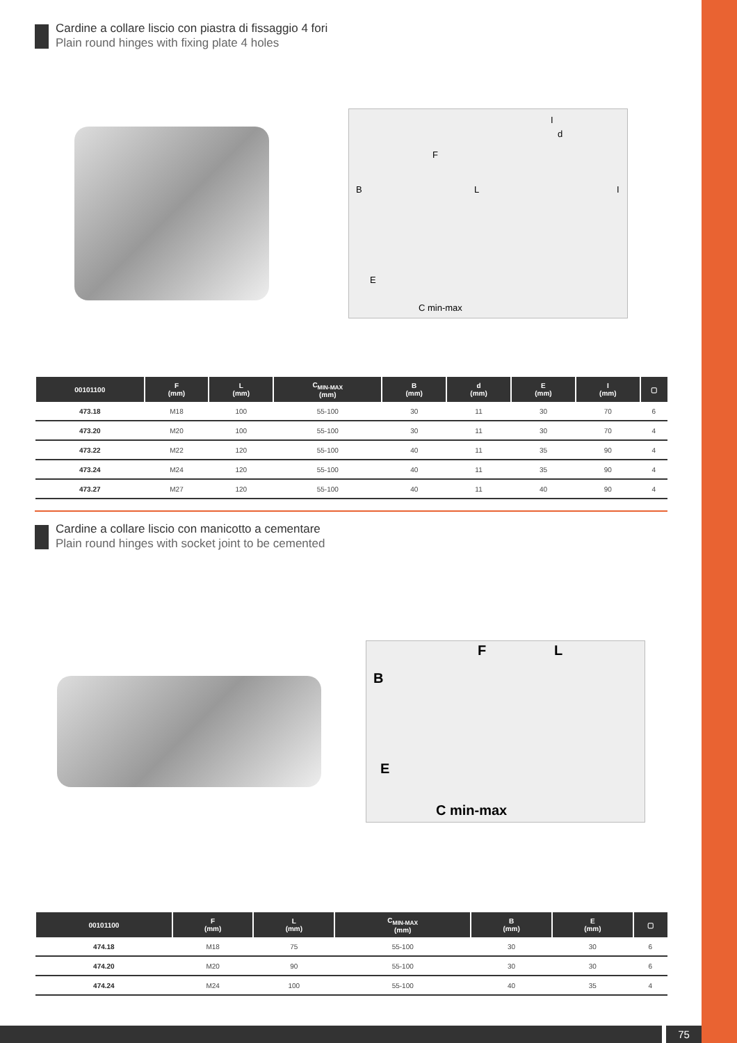Cardine a collare liscio con piastra di fissaggio 4 fori
Plain round hinges with fixing plate 4 holes
B
L
F
d
I
I
E
C min-max
| 00101100 | F (mm) | L (mm) | C<sub>MIN-MAX</sub> (mm) | B (mm) | d (mm) | E (mm) | I (mm) | ▢ |
| --- | --- | --- | --- | --- | --- | --- | --- | --- |
| 473.18 | M18 | 100 | 55-100 | 30 | 11 | 30 | 70 | 6 |
| 473.20 | M20 | 100 | 55-100 | 30 | 11 | 30 | 70 | 4 |
| 473.22 | M22 | 120 | 55-100 | 40 | 11 | 35 | 90 | 4 |
| 473.24 | M24 | 120 | 55-100 | 40 | 11 | 35 | 90 | 4 |
| 473.27 | M27 | 120 | 55-100 | 40 | 11 | 40 | 90 | 4 |
Cardine a collare liscio con manicotto a cementare
Plain round hinges with socket joint to be cemented
B
F
L
E
C min-max
| 00101100 | F (mm) | L (mm) | C<sub>MIN-MAX</sub> (mm) | B (mm) | E (mm) | ▢ |
| --- | --- | --- | --- | --- | --- | --- |
| 474.18 | M18 | 75 | 55-100 | 30 | 30 | 6 |
| 474.20 | M20 | 90 | 55-100 | 30 | 30 | 6 |
| 474.24 | M24 | 100 | 55-100 | 40 | 35 | 4 |
75